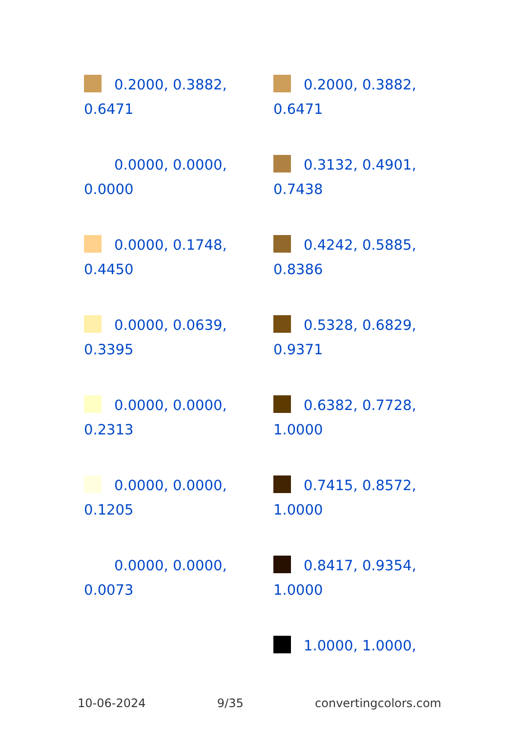0.2000, 0.3882, 0.6471
0.2000, 0.3882, 0.6471
0.0000, 0.0000, 0.0000
0.3132, 0.4901, 0.7438
0.0000, 0.1748, 0.4450
0.4242, 0.5885, 0.8386
0.0000, 0.0639, 0.3395
0.5328, 0.6829, 0.9371
0.0000, 0.0000, 0.2313
0.6382, 0.7728, 1.0000
0.0000, 0.0000, 0.1205
0.7415, 0.8572, 1.0000
0.0000, 0.0000, 0.0073
0.8417, 0.9354, 1.0000
1.0000, 1.0000,
10-06-2024 9/35 convertingcolors.com